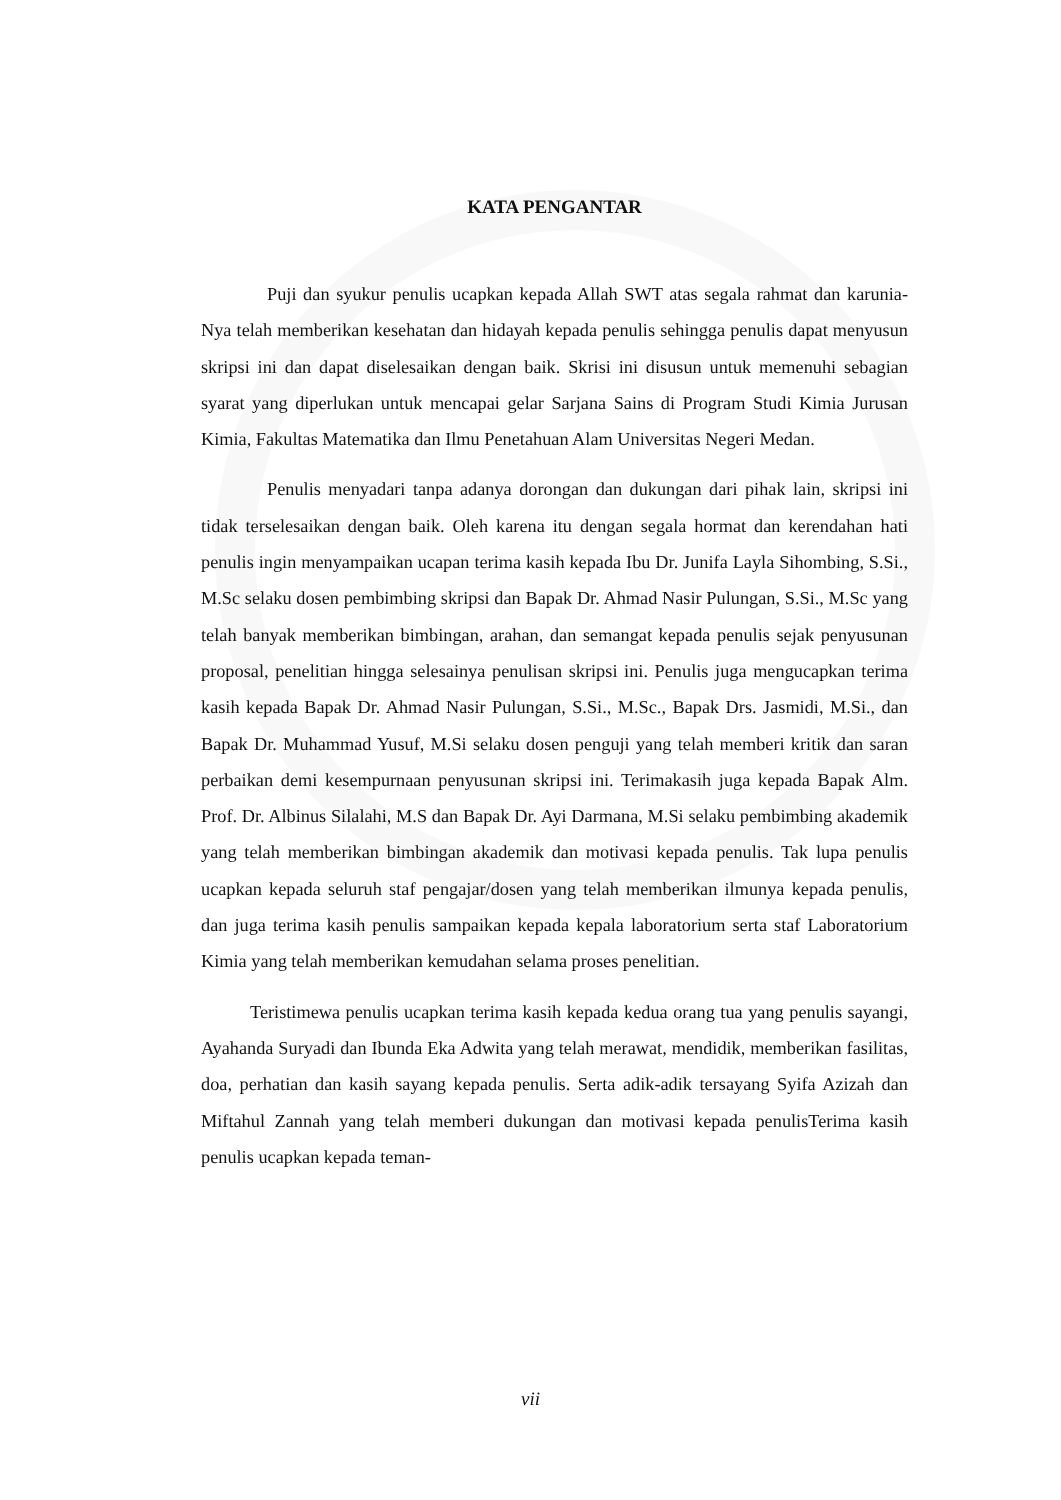KATA PENGANTAR
Puji dan syukur penulis ucapkan kepada Allah SWT atas segala rahmat dan karunia-Nya telah memberikan kesehatan dan hidayah kepada penulis sehingga penulis dapat menyusun skripsi ini dan dapat diselesaikan dengan baik. Skrisi ini disusun untuk memenuhi sebagian syarat yang diperlukan untuk mencapai gelar Sarjana Sains di Program Studi Kimia Jurusan Kimia, Fakultas Matematika dan Ilmu Penetahuan Alam Universitas Negeri Medan.
Penulis menyadari tanpa adanya dorongan dan dukungan dari pihak lain, skripsi ini tidak terselesaikan dengan baik. Oleh karena itu dengan segala hormat dan kerendahan hati penulis ingin menyampaikan ucapan terima kasih kepada Ibu Dr. Junifa Layla Sihombing, S.Si., M.Sc selaku dosen pembimbing skripsi dan Bapak Dr. Ahmad Nasir Pulungan, S.Si., M.Sc yang telah banyak memberikan bimbingan, arahan, dan semangat kepada penulis sejak penyusunan proposal, penelitian hingga selesainya penulisan skripsi ini. Penulis juga mengucapkan terima kasih kepada Bapak Dr. Ahmad Nasir Pulungan, S.Si., M.Sc., Bapak Drs. Jasmidi, M.Si., dan Bapak Dr. Muhammad Yusuf, M.Si selaku dosen penguji yang telah memberi kritik dan saran perbaikan demi kesempurnaan penyusunan skripsi ini. Terimakasih juga kepada Bapak Alm. Prof. Dr. Albinus Silalahi, M.S dan Bapak Dr. Ayi Darmana, M.Si selaku pembimbing akademik yang telah memberikan bimbingan akademik dan motivasi kepada penulis. Tak lupa penulis ucapkan kepada seluruh staf pengajar/dosen yang telah memberikan ilmunya kepada penulis, dan juga terima kasih penulis sampaikan kepada kepala laboratorium serta staf Laboratorium Kimia yang telah memberikan kemudahan selama proses penelitian.
Teristimewa penulis ucapkan terima kasih kepada kedua orang tua yang penulis sayangi, Ayahanda Suryadi dan Ibunda Eka Adwita yang telah merawat, mendidik, memberikan fasilitas, doa, perhatian dan kasih sayang kepada penulis. Serta adik-adik tersayang Syifa Azizah dan Miftahul Zannah yang telah memberi dukungan dan motivasi kepada penulisTerima kasih penulis ucapkan kepada teman-
vii